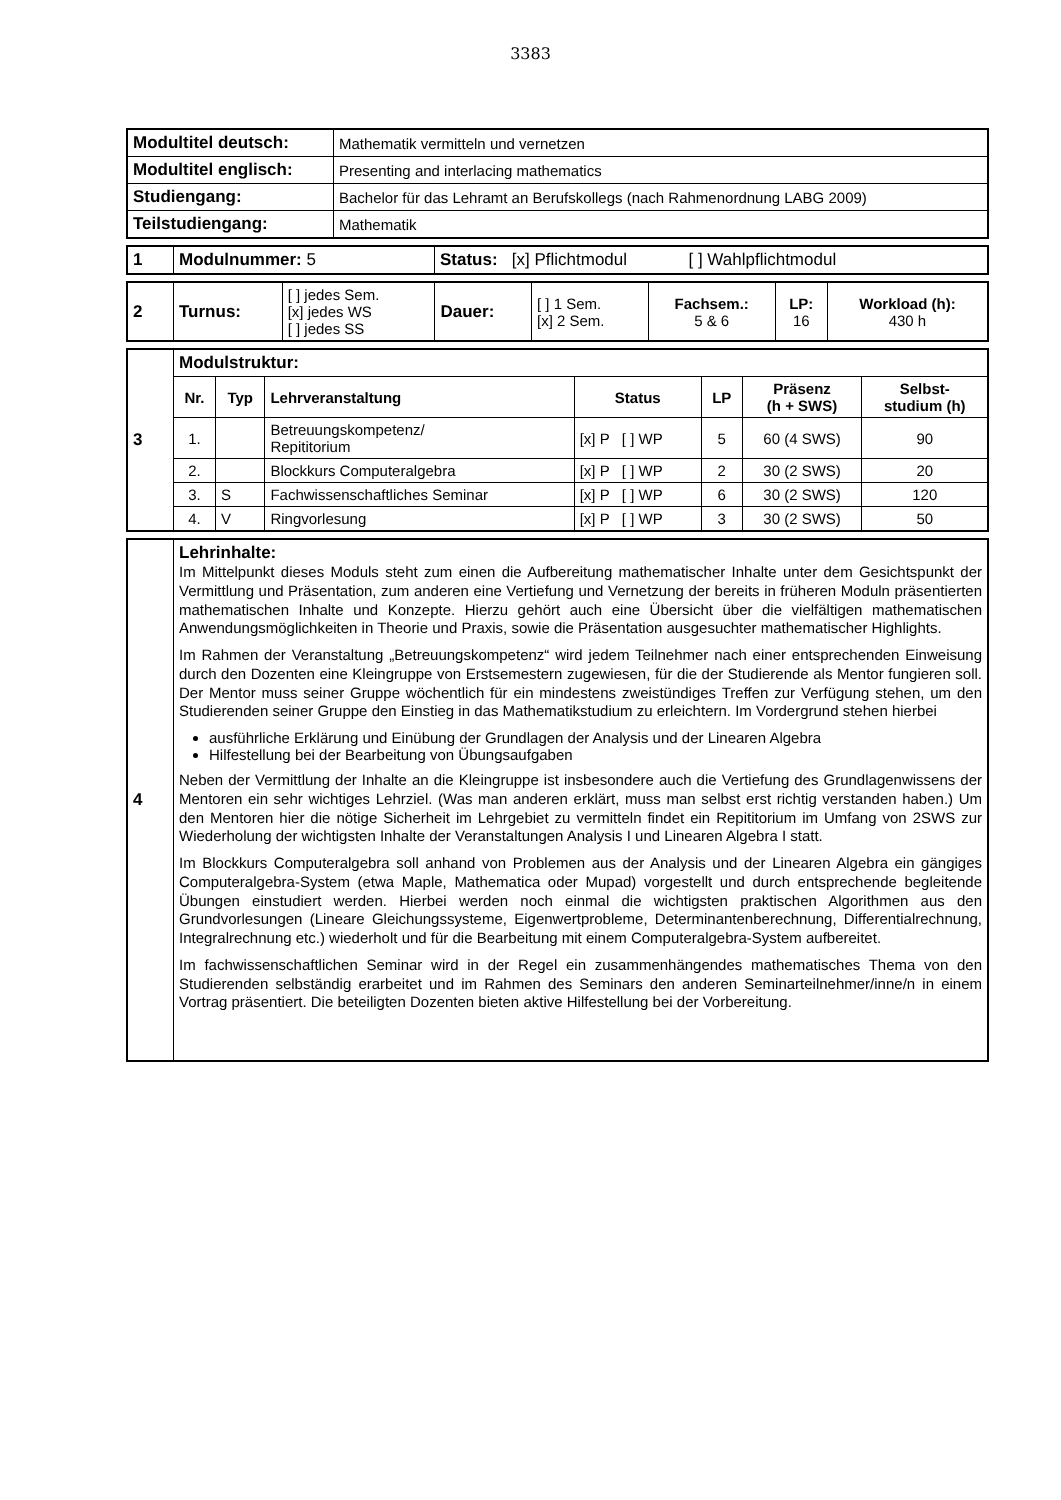3383
| Modultitel deutsch: | Mathematik vermitteln und vernetzen |
| Modultitel englisch: | Presenting and interlacing mathematics |
| Studiengang: | Bachelor für das Lehramt an Berufskollegs (nach Rahmenordnung LABG 2009) |
| Teilstudiengang: | Mathematik |
| 1 | Modulnummer: 5 | Status: [x] Pflichtmodul [ ] Wahlpflichtmodul |
| 2 | Turnus: | [ ] jedes Sem. [x] jedes WS [ ] jedes SS | Dauer: | [ ] 1 Sem. [x] 2 Sem. | Fachsem.: 5 & 6 | LP: 16 | Workload (h): 430 h |
| 3 | Modulstruktur: | | | | | | |
| | Nr. | Typ | Lehrveranstaltung | Status | LP | Präsenz (h + SWS) | Selbst- studium (h) |
| | 1. | | Betreuungskompetenz/ Repititorium | [x] P [ ] WP | 5 | 60 (4 SWS) | 90 |
| | 2. | | Blockkurs Computeralgebra | [x] P [ ] WP | 2 | 30 (2 SWS) | 20 |
| | 3. | S | Fachwissenschaftliches Seminar | [x] P [ ] WP | 6 | 30 (2 SWS) | 120 |
| | 4. | V | Ringvorlesung | [x] P [ ] WP | 3 | 30 (2 SWS) | 50 |
| 4 | Lehrinhalte: Im Mittelpunkt dieses Moduls steht zum einen die Aufbereitung mathematischer Inhalte unter dem Gesichtspunkt der Vermittlung und Präsentation, zum anderen eine Vertiefung und Vernetzung der bereits in früheren Moduln präsentierten mathematischen Inhalte und Konzepte. Hierzu gehört auch eine Übersicht über die vielfältigen mathematischen Anwendungsmöglichkeiten in Theorie und Praxis, sowie die Präsentation ausgesuchter mathematischer Highlights. Im Rahmen der Veranstaltung „Betreuungskompetenz“ wird jedem Teilnehmer nach einer entsprechenden Einweisung durch den Dozenten eine Kleingruppe von Erstsemestern zugewiesen, für die der Studierende als Mentor fungieren soll. Der Mentor muss seiner Gruppe wöchentlich für ein mindestens zweistündiges Treffen zur Verfügung stehen, um den Studierenden seiner Gruppe den Einstieg in das Mathematikstudium zu erleichtern. Im Vordergrund stehen hierbei ausführliche Erklärung und Einübung der Grundlagen der Analysis und der Linearen Algebra Hilfestellung bei der Bearbeitung von Übungsaufgaben Neben der Vermittlung der Inhalte an die Kleingruppe ist insbesondere auch die Vertiefung des Grundlagenwissens der Mentoren ein sehr wichtiges Lehrziel. (Was man anderen erklärt, muss man selbst erst richtig verstanden haben.) Um den Mentoren hier die nötige Sicherheit im Lehrgebiet zu vermitteln findet ein Repititorium im Umfang von 2SWS zur Wiederholung der wichtigsten Inhalte der Veranstaltungen Analysis I und Linearen Algebra I statt. Im Blockkurs Computeralgebra soll anhand von Problemen aus der Analysis und der Linearen Algebra ein gängiges Computeralgebra-System (etwa Maple, Mathematica oder Mupad) vorgestellt und durch entsprechende begleitende Übungen einstudiert werden. Hierbei werden noch einmal die wichtigsten praktischen Algorithmen aus den Grundvorlesungen (Lineare Gleichungssysteme, Eigenwertprobleme, Determinantenberechnung, Differentialrechnung, Integralrechnung etc.) wiederholt und für die Bearbeitung mit einem Computeralgebra-System aufbereitet. Im fachwissenschaftlichen Seminar wird in der Regel ein zusammenhängendes mathematisches Thema von den Studierenden selbständig erarbeitet und im Rahmen des Seminars den anderen Seminarteilnehmer/inne/n in einem Vortrag präsentiert. Die beteiligten Dozenten bieten aktive Hilfestellung bei der Vorbereitung. |